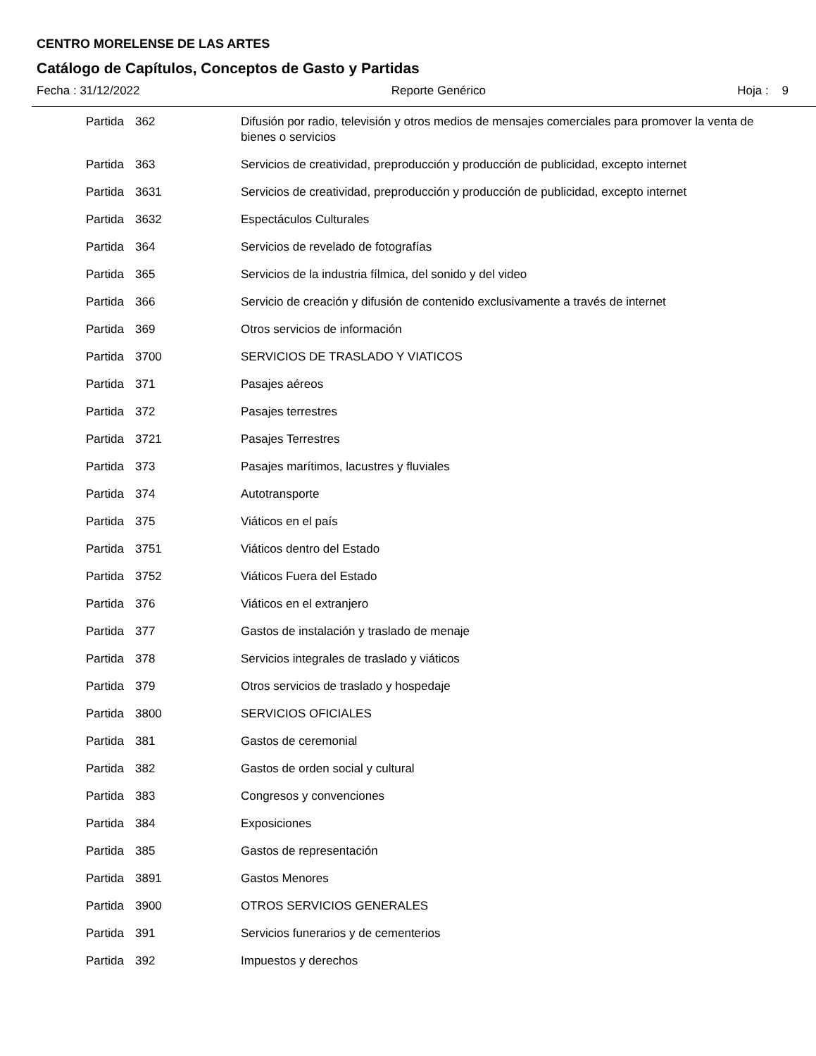CENTRO MORELENSE DE LAS ARTES
Catálogo de Capítulos, Conceptos de Gasto y Partidas
Fecha : 31/12/2022 Reporte Genérico Hoja : 9
| Partida | 362 | Difusión por radio, televisión y otros medios de mensajes comerciales para promover la venta de bienes o servicios |
| Partida | 363 | Servicios de creatividad, preproducción y producción de publicidad, excepto internet |
| Partida | 3631 | Servicios de creatividad, preproducción y producción de publicidad, excepto internet |
| Partida | 3632 | Espectáculos Culturales |
| Partida | 364 | Servicios de revelado de fotografías |
| Partida | 365 | Servicios de la industria fílmica, del sonido y del video |
| Partida | 366 | Servicio de creación y difusión de contenido exclusivamente a través de internet |
| Partida | 369 | Otros servicios de información |
| Partida | 3700 | SERVICIOS DE TRASLADO Y VIATICOS |
| Partida | 371 | Pasajes aéreos |
| Partida | 372 | Pasajes terrestres |
| Partida | 3721 | Pasajes Terrestres |
| Partida | 373 | Pasajes marítimos, lacustres y fluviales |
| Partida | 374 | Autotransporte |
| Partida | 375 | Viáticos en el país |
| Partida | 3751 | Viáticos dentro del Estado |
| Partida | 3752 | Viáticos Fuera del Estado |
| Partida | 376 | Viáticos en el extranjero |
| Partida | 377 | Gastos de instalación y traslado de menaje |
| Partida | 378 | Servicios integrales de traslado y viáticos |
| Partida | 379 | Otros servicios de traslado y hospedaje |
| Partida | 3800 | SERVICIOS OFICIALES |
| Partida | 381 | Gastos de ceremonial |
| Partida | 382 | Gastos de orden social y cultural |
| Partida | 383 | Congresos y convenciones |
| Partida | 384 | Exposiciones |
| Partida | 385 | Gastos de representación |
| Partida | 3891 | Gastos Menores |
| Partida | 3900 | OTROS SERVICIOS GENERALES |
| Partida | 391 | Servicios funerarios y de cementerios |
| Partida | 392 | Impuestos y derechos |